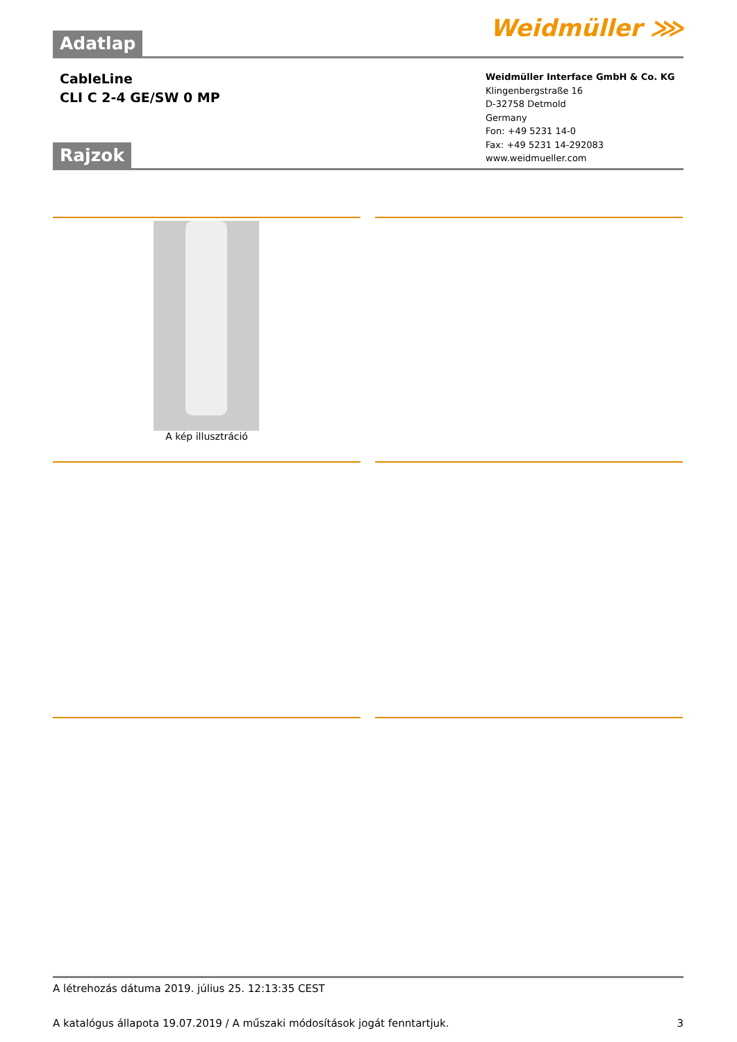Weidmüller ⋙ Adatlap
CableLine
CLI C 2-4 GE/SW 0 MP
Weidmüller Interface GmbH & Co. KG
Klingenbergstraße 16
D-32758 Detmold
Germany
Fon: +49 5231 14-0
Fax: +49 5231 14-292083
www.weidmueller.com
Rajzok
A kép illusztráció
A létrehozás dátuma 2019. július 25. 12:13:35 CEST
A katalógus állapota 19.07.2019 / A műszaki módosítások jogát fenntartjuk. 3